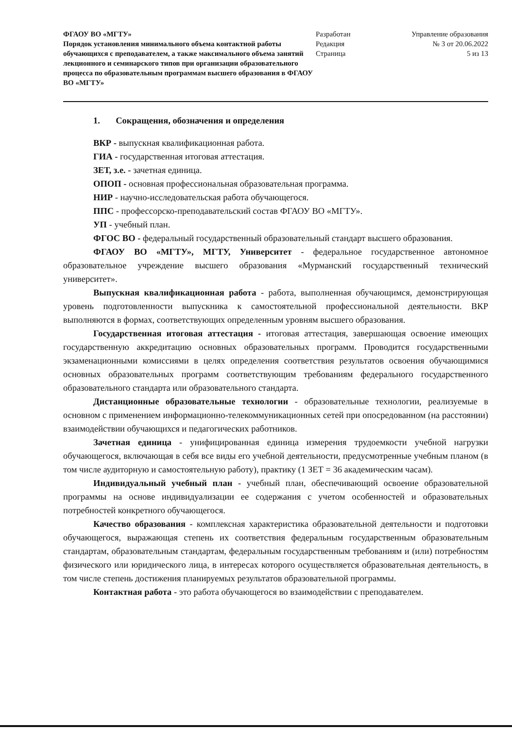ФГАОУ ВО «МГТУ»
Порядок установления минимального объема контактной работы обучающихся с преподавателем, а также максимального объема занятий лекционного и семинарского типов при организации образовательного процесса по образовательным программам высшего образования в ФГАОУ ВО «МГТУ»
Разработан
Редакция
Страница
Управление образования
№ 3 от 20.06.2022
5 из 13
1. Сокращения, обозначения и определения
ВКР - выпускная квалификационная работа.
ГИА - государственная итоговая аттестация.
ЗЕТ, з.е. - зачетная единица.
ОПОП - основная профессиональная образовательная программа.
НИР - научно-исследовательская работа обучающегося.
ППС - профессорско-преподавательский состав ФГАОУ ВО «МГТУ».
УП - учебный план.
ФГОС ВО - федеральный государственный образовательный стандарт высшего образования.
ФГАОУ ВО «МГТУ», МГТУ, Университет - федеральное государственное автономное образовательное учреждение высшего образования «Мурманский государственный технический университет».
Выпускная квалификационная работа - работа, выполненная обучающимся, демонстрирующая уровень подготовленности выпускника к самостоятельной профессиональной деятельности. ВКР выполняются в формах, соответствующих определенным уровням высшего образования.
Государственная итоговая аттестация - итоговая аттестация, завершающая освоение имеющих государственную аккредитацию основных образовательных программ. Проводится государственными экзаменационными комиссиями в целях определения соответствия результатов освоения обучающимися основных образовательных программ соответствующим требованиям федерального государственного образовательного стандарта или образовательного стандарта.
Дистанционные образовательные технологии - образовательные технологии, реализуемые в основном с применением информационно-телекоммуникационных сетей при опосредованном (на расстоянии) взаимодействии обучающихся и педагогических работников.
Зачетная единица - унифицированная единица измерения трудоемкости учебной нагрузки обучающегося, включающая в себя все виды его учебной деятельности, предусмотренные учебным планом (в том числе аудиторную и самостоятельную работу), практику (1 ЗЕТ = 36 академическим часам).
Индивидуальный учебный план - учебный план, обеспечивающий освоение образовательной программы на основе индивидуализации ее содержания с учетом особенностей и образовательных потребностей конкретного обучающегося.
Качество образования - комплексная характеристика образовательной деятельности и подготовки обучающегося, выражающая степень их соответствия федеральным государственным образовательным стандартам, образовательным стандартам, федеральным государственным требованиям и (или) потребностям физического или юридического лица, в интересах которого осуществляется образовательная деятельность, в том числе степень достижения планируемых результатов образовательной программы.
Контактная работа - это работа обучающегося во взаимодействии с преподавателем.